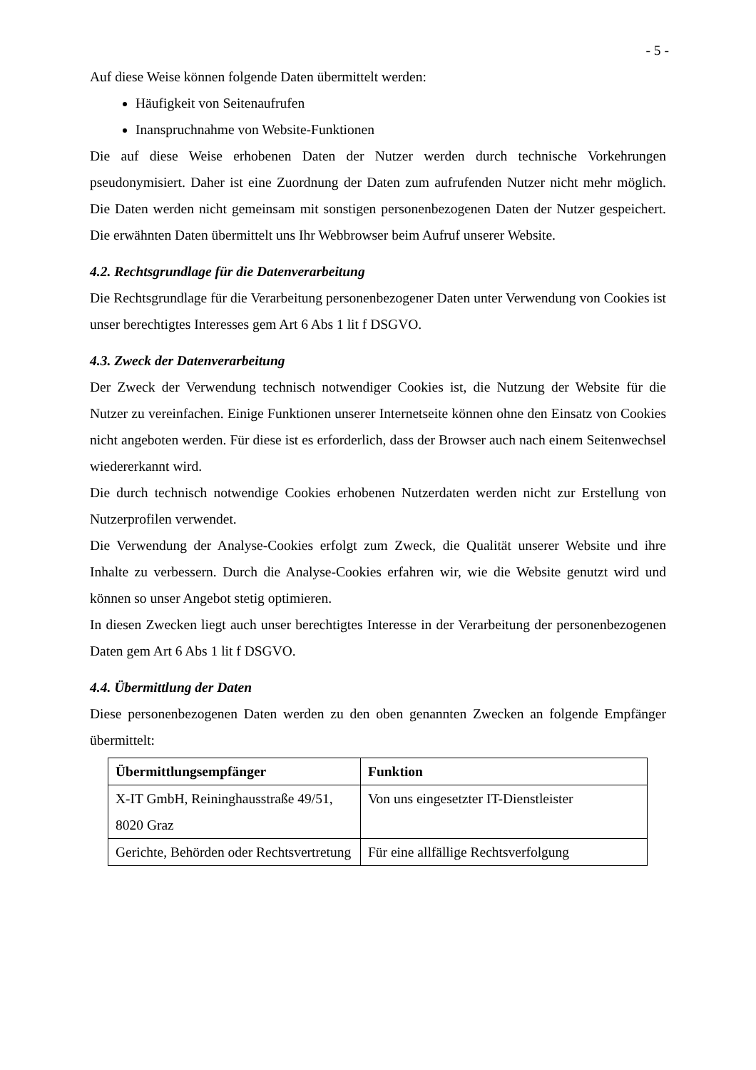- 5 -
Auf diese Weise können folgende Daten übermittelt werden:
Häufigkeit von Seitenaufrufen
Inanspruchnahme von Website-Funktionen
Die auf diese Weise erhobenen Daten der Nutzer werden durch technische Vorkehrungen pseudonymisiert. Daher ist eine Zuordnung der Daten zum aufrufenden Nutzer nicht mehr möglich. Die Daten werden nicht gemeinsam mit sonstigen personenbezogenen Daten der Nutzer gespeichert. Die erwähnten Daten übermittelt uns Ihr Webbrowser beim Aufruf unserer Website.
4.2. Rechtsgrundlage für die Datenverarbeitung
Die Rechtsgrundlage für die Verarbeitung personenbezogener Daten unter Verwendung von Cookies ist unser berechtigtes Interesses gem Art 6 Abs 1 lit f DSGVO.
4.3. Zweck der Datenverarbeitung
Der Zweck der Verwendung technisch notwendiger Cookies ist, die Nutzung der Website für die Nutzer zu vereinfachen. Einige Funktionen unserer Internetseite können ohne den Einsatz von Cookies nicht angeboten werden. Für diese ist es erforderlich, dass der Browser auch nach einem Seitenwechsel wiedererkannt wird.
Die durch technisch notwendige Cookies erhobenen Nutzerdaten werden nicht zur Erstellung von Nutzerprofilen verwendet.
Die Verwendung der Analyse-Cookies erfolgt zum Zweck, die Qualität unserer Website und ihre Inhalte zu verbessern. Durch die Analyse-Cookies erfahren wir, wie die Website genutzt wird und können so unser Angebot stetig optimieren.
In diesen Zwecken liegt auch unser berechtigtes Interesse in der Verarbeitung der personenbezogenen Daten gem Art 6 Abs 1 lit f DSGVO.
4.4. Übermittlung der Daten
Diese personenbezogenen Daten werden zu den oben genannten Zwecken an folgende Empfänger übermittelt:
| Übermittlungsempfänger | Funktion |
| --- | --- |
| X-IT GmbH, Reininghausstraße 49/51, 8020 Graz | Von uns eingesetzter IT-Dienstleister |
| Gerichte, Behörden oder Rechtsvertretung | Für eine allfällige Rechtsverfolgung |